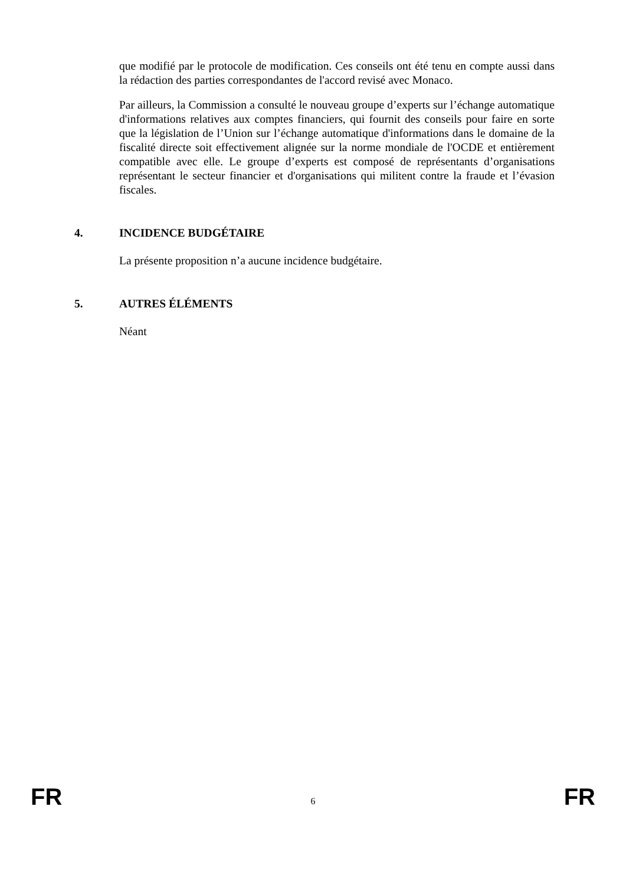que modifié par le protocole de modification. Ces conseils ont été tenu en compte aussi dans la rédaction des parties correspondantes de l'accord revisé avec Monaco.
Par ailleurs, la Commission a consulté le nouveau groupe d’experts sur l’échange automatique d'informations relatives aux comptes financiers, qui fournit des conseils pour faire en sorte que la législation de l’Union sur l’échange automatique d'informations dans le domaine de la fiscalité directe soit effectivement alignée sur la norme mondiale de l'OCDE et entièrement compatible avec elle. Le groupe d’experts est composé de représentants d’organisations représentant le secteur financier et d'organisations qui militent contre la fraude et l’évasion fiscales.
4. INCIDENCE BUDGÉTAIRE
La présente proposition n’a aucune incidence budgétaire.
5. AUTRES ÉLÉMENTS
Néant
FR 6 FR